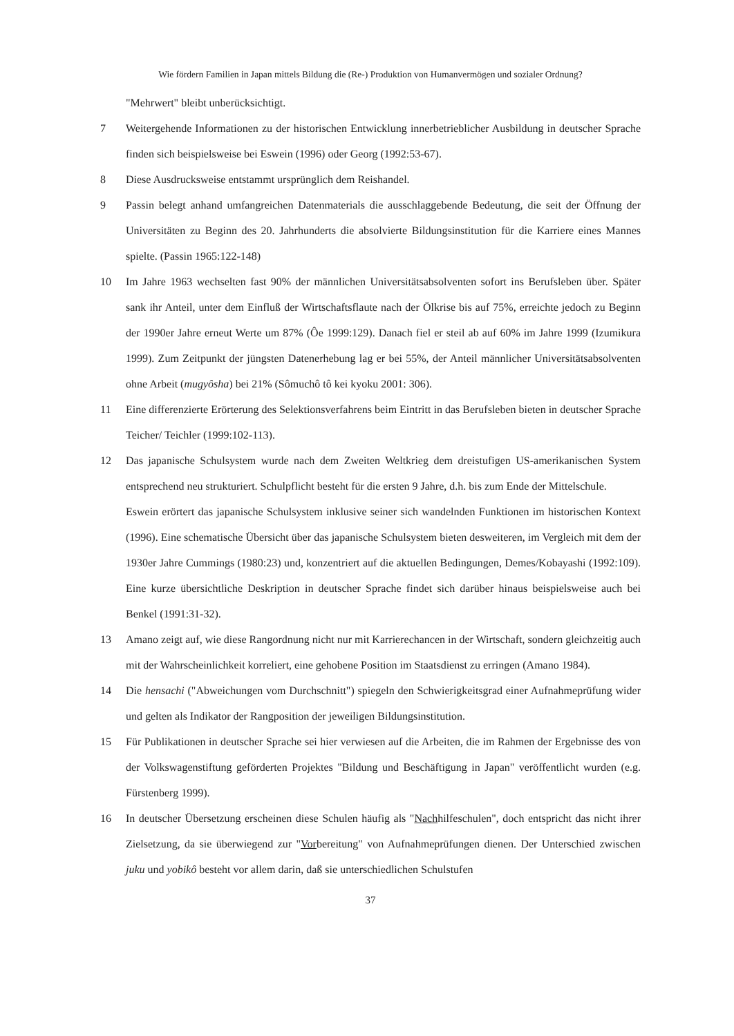Wie fördern Familien in Japan mittels Bildung die (Re-) Produktion von Humanvermögen und sozialer Ordnung?
"Mehrwert" bleibt unberücksichtigt.
7 Weitergehende Informationen zu der historischen Entwicklung innerbetrieblicher Ausbildung in deutscher Sprache finden sich beispielsweise bei Eswein (1996) oder Georg (1992:53-67).
8 Diese Ausdrucksweise entstammt ursprünglich dem Reishandel.
9 Passin belegt anhand umfangreichen Datenmaterials die ausschlaggebende Bedeutung, die seit der Öffnung der Universitäten zu Beginn des 20. Jahrhunderts die absolvierte Bildungsinstitution für die Karriere eines Mannes spielte. (Passin 1965:122-148)
10 Im Jahre 1963 wechselten fast 90% der männlichen Universitätsabsolventen sofort ins Berufsleben über. Später sank ihr Anteil, unter dem Einfluß der Wirtschaftsflaute nach der Ölkrise bis auf 75%, erreichte jedoch zu Beginn der 1990er Jahre erneut Werte um 87% (Ôe 1999:129). Danach fiel er steil ab auf 60% im Jahre 1999 (Izumikura 1999). Zum Zeitpunkt der jüngsten Datenerhebung lag er bei 55%, der Anteil männlicher Universitätsabsolventen ohne Arbeit (mugyôsha) bei 21% (Sômuchô tô kei kyoku 2001: 306).
11 Eine differenzierte Erörterung des Selektionsverfahrens beim Eintritt in das Berufsleben bieten in deutscher Sprache Teicher/ Teichler (1999:102-113).
12 Das japanische Schulsystem wurde nach dem Zweiten Weltkrieg dem dreistufigen US-amerikanischen System entsprechend neu strukturiert. Schulpflicht besteht für die ersten 9 Jahre, d.h. bis zum Ende der Mittelschule.
Eswein erörtert das japanische Schulsystem inklusive seiner sich wandelnden Funktionen im historischen Kontext (1996). Eine schematische Übersicht über das japanische Schulsystem bieten desweiteren, im Vergleich mit dem der 1930er Jahre Cummings (1980:23) und, konzentriert auf die aktuellen Bedingungen, Demes/Kobayashi (1992:109). Eine kurze übersichtliche Deskription in deutscher Sprache findet sich darüber hinaus beispielsweise auch bei Benkel (1991:31-32).
13 Amano zeigt auf, wie diese Rangordnung nicht nur mit Karrierechancen in der Wirtschaft, sondern gleichzeitig auch mit der Wahrscheinlichkeit korreliert, eine gehobene Position im Staatsdienst zu erringen (Amano 1984).
14 Die hensachi ("Abweichungen vom Durchschnitt") spiegeln den Schwierigkeitsgrad einer Aufnahmeprüfung wider und gelten als Indikator der Rangposition der jeweiligen Bildungsinstitution.
15 Für Publikationen in deutscher Sprache sei hier verwiesen auf die Arbeiten, die im Rahmen der Ergebnisse des von der Volkswagenstiftung geförderten Projektes "Bildung und Beschäftigung in Japan" veröffentlicht wurden (e.g. Fürstenberg 1999).
16 In deutscher Übersetzung erscheinen diese Schulen häufig als "Nachhilfeschulen", doch entspricht das nicht ihrer Zielsetzung, da sie überwiegend zur "Vorbereitung" von Aufnahmeprüfungen dienen. Der Unterschied zwischen juku und yobikô besteht vor allem darin, daß sie unterschiedlichen Schulstufen
37